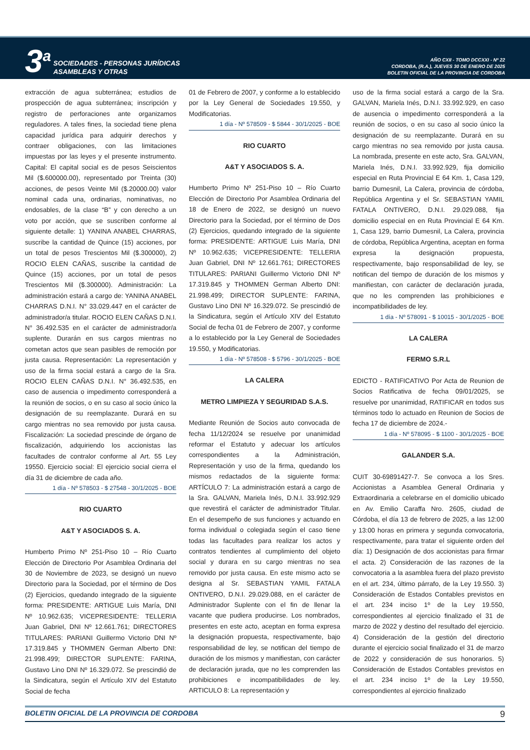3<sup>a</sup> SOCIEDADES - PERSONAS JURÍDICAS
ASAMBLEAS Y OTRAS
AÑO CXII - TOMO DCCXXI - Nº 22
CORDOBA, (R.A.), JUEVES 30 DE ENERO DE 2025
BOLETIN OFICIAL DE LA PROVINCIA DE CORDOBA
extracción de agua subterránea; estudios de prospección de agua subterránea; inscripción y registro de perforaciones ante organizamos reguladores. A tales fines, la sociedad tiene plena capacidad jurídica para adquirir derechos y contraer obligaciones, con las limitaciones impuestas por las leyes y el presente instrumento. Capital: El capital social es de pesos Seiscientos Mil ($.600000.00), representado por Treinta (30) acciones, de pesos Veinte Mil ($.20000.00) valor nominal cada una, ordinarias, nominativas, no endosables, de la clase “B” y con derecho a un voto por acción, que se suscriben conforme al siguiente detalle: 1) YANINA ANABEL CHARRAS, suscribe la cantidad de Quince (15) acciones, por un total de pesos Trescientos Mil ($.300000), 2) ROCIO ELEN CAÑAS, suscribe la cantidad de Quince (15) acciones, por un total de pesos Trescientos Mil ($.300000). Administración: La administración estará a cargo de: YANINA ANABEL CHARRAS D.N.I. N° 33.029.447 en el carácter de administrador/a titular. ROCIO ELEN CAÑAS D.N.I. N° 36.492.535 en el carácter de administrador/a suplente. Durarán en sus cargos mientras no cometan actos que sean pasibles de remoción por justa causa. Representación: La representación y uso de la firma social estará a cargo de la Sra. ROCIO ELEN CAÑAS D.N.I. N° 36.492.535, en caso de ausencia o impedimento corresponderá a la reunión de socios, o en su caso al socio único la designación de su reemplazante. Durará en su cargo mientras no sea removido por justa causa. Fiscalización: La sociedad prescinde de órgano de fiscalización, adquiriendo los accionistas las facultades de contralor conforme al Art. 55 Ley 19550. Ejercicio social: El ejercicio social cierra el día 31 de diciembre de cada año.
1 día - Nº 578503 - $ 27548 - 30/1/2025 - BOE
RIO CUARTO
A&T Y ASOCIADOS S. A.
Humberto Primo Nº 251-Piso 10 – Río Cuarto Elección de Directorio Por Asamblea Ordinaria del 30 de Noviembre de 2023, se designó un nuevo Directorio para la Sociedad, por el término de Dos (2) Ejercicios, quedando integrado de la siguiente forma: PRESIDENTE: ARTIGUE Luis María, DNI Nº 10.962.635; VICEPRESIDENTE: TELLERIA Juan Gabriel, DNI Nº 12.661.761; DIRECTORES TITULARES: PARIANI Guillermo Victorio DNI Nº 17.319.845 y THOMMEN German Alberto DNI: 21.998.499; DIRECTOR SUPLENTE: FARINA, Gustavo Lino DNI Nº 16.329.072. Se prescindió de la Sindicatura, según el Artículo XIV del Estatuto Social de fecha
01 de Febrero de 2007, y conforme a lo establecido por la Ley General de Sociedades 19.550, y Modificatorias.
1 día - Nº 578509 - $ 5844 - 30/1/2025 - BOE
RIO CUARTO
A&T Y ASOCIADOS S. A.
Humberto Primo Nº 251-Piso 10 – Río Cuarto Elección de Directorio Por Asamblea Ordinaria del 18 de Enero de 2022, se designó un nuevo Directorio para la Sociedad, por el término de Dos (2) Ejercicios, quedando integrado de la siguiente forma: PRESIDENTE: ARTIGUE Luis María, DNI Nº 10.962.635; VICEPRESIDENTE: TELLERIA Juan Gabriel, DNI Nº 12.661.761; DIRECTORES TITULARES: PARIANI Guillermo Victorio DNI Nº 17.319.845 y THOMMEN German Alberto DNI: 21.998.499; DIRECTOR SUPLENTE: FARINA, Gustavo Lino DNI Nº 16.329.072. Se prescindió de la Sindicatura, según el Artículo XIV del Estatuto Social de fecha 01 de Febrero de 2007, y conforme a lo establecido por la Ley General de Sociedades 19.550, y Modificatorias.
1 día - Nº 578508 - $ 5796 - 30/1/2025 - BOE
LA CALERA
METRO LIMPIEZA Y SEGURIDAD S.A.S.
Mediante Reunión de Socios auto convocada de fecha 11/12/2024 se resuelve por unanimidad reformar el Estatuto y adecuar los artículos correspondientes a la Administración, Representación y uso de la firma, quedando los mismos redactados de la siguiente forma: ARTÍCULO 7: La administración estará a cargo de la Sra. GALVAN, Mariela Inés, D.N.I. 33.992.929 que revestirá el carácter de administrador Titular. En el desempeño de sus funciones y actuando en forma individual o colegiada según el caso tiene todas las facultades para realizar los actos y contratos tendientes al cumplimiento del objeto social y durara en su cargo mientras no sea removido por justa causa. En este mismo acto se designa al Sr. SEBASTIAN YAMIL FATALA ONTIVERO, D.N.I. 29.029.088, en el carácter de Administrador Suplente con el fin de llenar la vacante que pudiera producirse. Los nombrados, presentes en este acto, aceptan en forma expresa la designación propuesta, respectivamente, bajo responsabilidad de ley, se notifican del tiempo de duración de los mismos y manifiestan, con carácter de declaración jurada, que no les comprenden las prohibiciones e incompatibilidades de ley. ARTICULO 8: La representación y
uso de la firma social estará a cargo de la Sra. GALVAN, Mariela Inés, D.N.I. 33.992.929, en caso de ausencia o impedimento corresponderá a la reunión de socios, o en su caso al socio único la designación de su reemplazante. Durará en su cargo mientras no sea removido por justa causa. La nombrada, presente en este acto, Sra. GALVAN, Mariela Inés, D.N.I. 33.992.929, fija domicilio especial en Ruta Provincial E 64 Km. 1, Casa 129, barrio Dumesnil, La Calera, provincia de córdoba, República Argentina y el Sr. SEBASTIAN YAMIL FATALA ONTIVERO, D.N.I. 29.029.088, fija domicilio especial en en Ruta Provincial E 64 Km. 1, Casa 129, barrio Dumesnil, La Calera, provincia de córdoba, República Argentina, aceptan en forma expresa la designación propuesta, respectivamente, bajo responsabilidad de ley, se notifican del tiempo de duración de los mismos y manifiestan, con carácter de declaración jurada, que no les comprenden las prohibiciones e incompatibilidades de ley.
1 día - Nº 578091 - $ 10015 - 30/1/2025 - BOE
LA CALERA
FERMO S.R.L
EDICTO - RATIFICATIVO Por Acta de Reunion de Socios Ratificativa de fecha 09/01/2025, se resuelve por unanimidad, RATIFICAR en todos sus términos todo lo actuado en Reunion de Socios de fecha 17 de diciembre de 2024.-
1 día - Nº 578095 - $ 1100 - 30/1/2025 - BOE
GALANDER S.A.
CUIT 30-69891427-7. Se convoca a los Sres. Accionistas a Asamblea General Ordinaria y Extraordinaria a celebrarse en el domicilio ubicado en Av. Emilio Caraffa Nro. 2605, ciudad de Córdoba, el día 13 de febrero de 2025, a las 12:00 y 13:00 horas en primera y segunda convocatoria, respectivamente, para tratar el siguiente orden del día: 1) Designación de dos accionistas para firmar el acta. 2) Consideración de las razones de la convocatoria a la asamblea fuera del plazo previsto en el art. 234, último párrafo, de la Ley 19.550. 3) Consideración de Estados Contables previstos en el art. 234 inciso 1º de la Ley 19.550, correspondientes al ejercicio finalizado el 31 de marzo de 2022 y destino del resultado del ejercicio. 4) Consideración de la gestión del directorio durante el ejercicio social finalizado el 31 de marzo de 2022 y consideración de sus honorarios. 5) Consideración de Estados Contables previstos en el art. 234 inciso 1º de la Ley 19.550, correspondientes al ejercicio finalizado
BOLETIN OFICIAL DE LA PROVINCIA DE CORDOBA 9